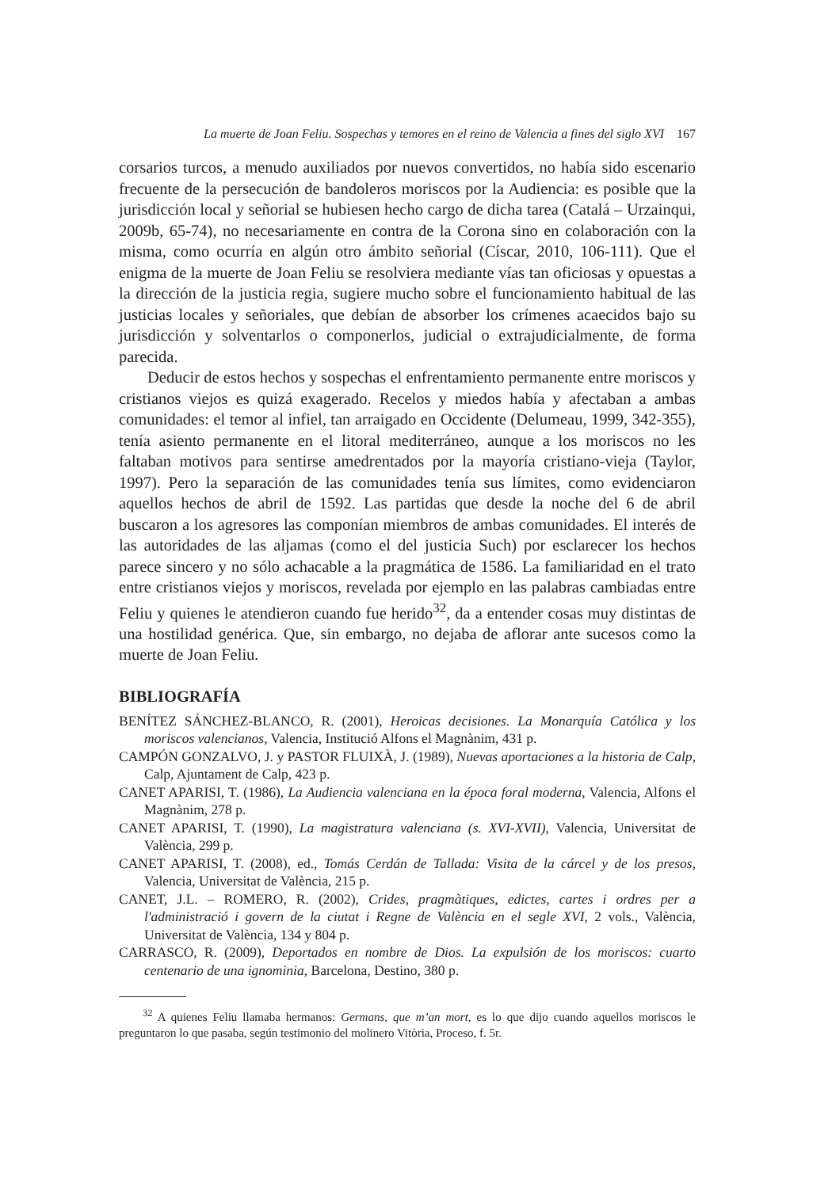La muerte de Joan Feliu. Sospechas y temores en el reino de Valencia a fines del siglo XVI 167
corsarios turcos, a menudo auxiliados por nuevos convertidos, no había sido escenario frecuente de la persecución de bandoleros moriscos por la Audiencia: es posible que la jurisdicción local y señorial se hubiesen hecho cargo de dicha tarea (Catalá – Urzainqui, 2009b, 65-74), no necesariamente en contra de la Corona sino en colaboración con la misma, como ocurría en algún otro ámbito señorial (Císcar, 2010, 106-111). Que el enigma de la muerte de Joan Feliu se resolviera mediante vías tan oficiosas y opuestas a la dirección de la justicia regia, sugiere mucho sobre el funcionamiento habitual de las justicias locales y señoriales, que debían de absorber los crímenes acaecidos bajo su jurisdicción y solventarlos o componerlos, judicial o extrajudicialmente, de forma parecida.
Deducir de estos hechos y sospechas el enfrentamiento permanente entre moriscos y cristianos viejos es quizá exagerado. Recelos y miedos había y afectaban a ambas comunidades: el temor al infiel, tan arraigado en Occidente (Delumeau, 1999, 342-355), tenía asiento permanente en el litoral mediterráneo, aunque a los moriscos no les faltaban motivos para sentirse amedrentados por la mayoría cristiano-vieja (Taylor, 1997). Pero la separación de las comunidades tenía sus límites, como evidenciaron aquellos hechos de abril de 1592. Las partidas que desde la noche del 6 de abril buscaron a los agresores las componían miembros de ambas comunidades. El interés de las autoridades de las aljamas (como el del justicia Such) por esclarecer los hechos parece sincero y no sólo achacable a la pragmática de 1586. La familiaridad en el trato entre cristianos viejos y moriscos, revelada por ejemplo en las palabras cambiadas entre Feliu y quienes le atendieron cuando fue herido<sup>32</sup>, da a entender cosas muy distintas de una hostilidad genérica. Que, sin embargo, no dejaba de aflorar ante sucesos como la muerte de Joan Feliu.
BIBLIOGRAFÍA
BENÍTEZ SÁNCHEZ-BLANCO, R. (2001), Heroicas decisiones. La Monarquía Católica y los moriscos valencianos, Valencia, Institució Alfons el Magnànim, 431 p.
CAMPÓN GONZALVO, J. y PASTOR FLUIXÀ, J. (1989), Nuevas aportaciones a la historia de Calp, Calp, Ajuntament de Calp, 423 p.
CANET APARISI, T. (1986), La Audiencia valenciana en la época foral moderna, Valencia, Alfons el Magnànim, 278 p.
CANET APARISI, T. (1990), La magistratura valenciana (s. XVI-XVII), Valencia, Universitat de València, 299 p.
CANET APARISI, T. (2008), ed., Tomás Cerdán de Tallada: Visita de la cárcel y de los presos, Valencia, Universitat de València, 215 p.
CANET, J.L. – ROMERO, R. (2002), Crides, pragmàtiques, edictes, cartes i ordres per a l'administració i govern de la ciutat i Regne de València en el segle XVI, 2 vols., València, Universitat de València, 134 y 804 p.
CARRASCO, R. (2009), Deportados en nombre de Dios. La expulsión de los moriscos: cuarto centenario de una ignominia, Barcelona, Destino, 380 p.
<sup>32</sup> A quienes Feliu llamaba hermanos: Germans, que m’an mort, es lo que dijo cuando aquellos moriscos le preguntaron lo que pasaba, según testimonio del molinero Vitòria, Proceso, f. 5r.